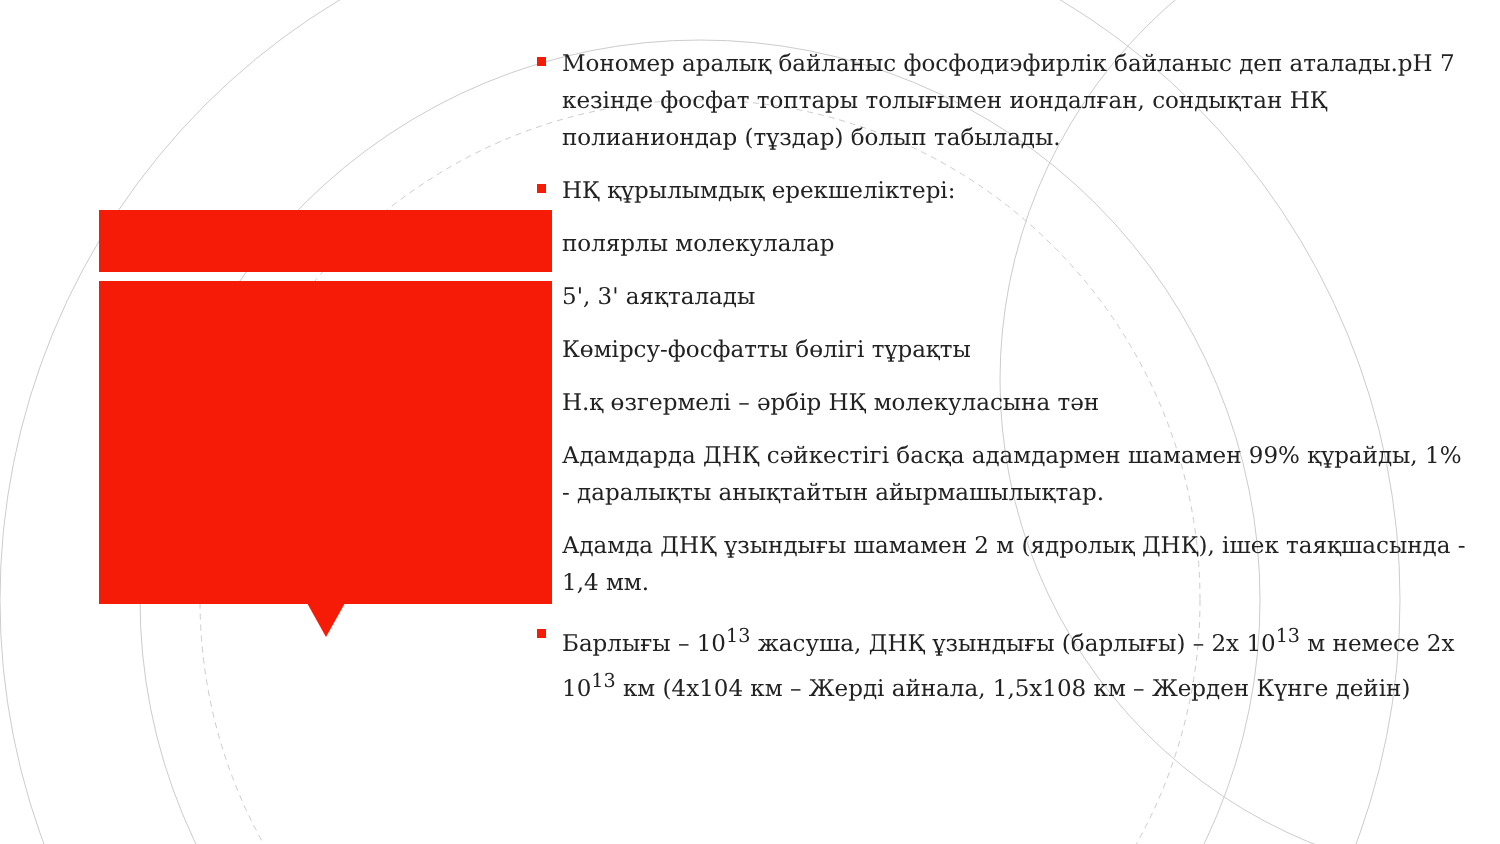Мономер аралық байланыс фосфодиэфирлік байланыс деп аталады.pH 7 кезінде фосфат топтары толығымен иондалған, сондықтан НҚ полианиондар (тұздар) болып табылады.
НҚ құрылымдық ерекшеліктері:
полярлы молекулалар
5', 3' аяқталады
Көмірсу-фосфатты бөлігі тұрақты
Н.қ өзгермелі – әрбір НҚ молекуласына тән
Адамдарда ДНҚ сәйкестігі басқа адамдармен шамамен 99% құрайды, 1% - даралықты анықтайтын айырмашылықтар.
Адамда ДНҚ ұзындығы шамамен 2 м (ядролық ДНҚ), ішек таяқшасында - 1,4 мм.
Барлығы – 10<sup>13</sup> жасуша, ДНҚ ұзындығы (барлығы) – 2х 10<sup>13</sup> м немесе 2х 10<sup>13</sup> км (4х104 км – Жерді айнала, 1,5х108 км – Жерден Күнге дейін)